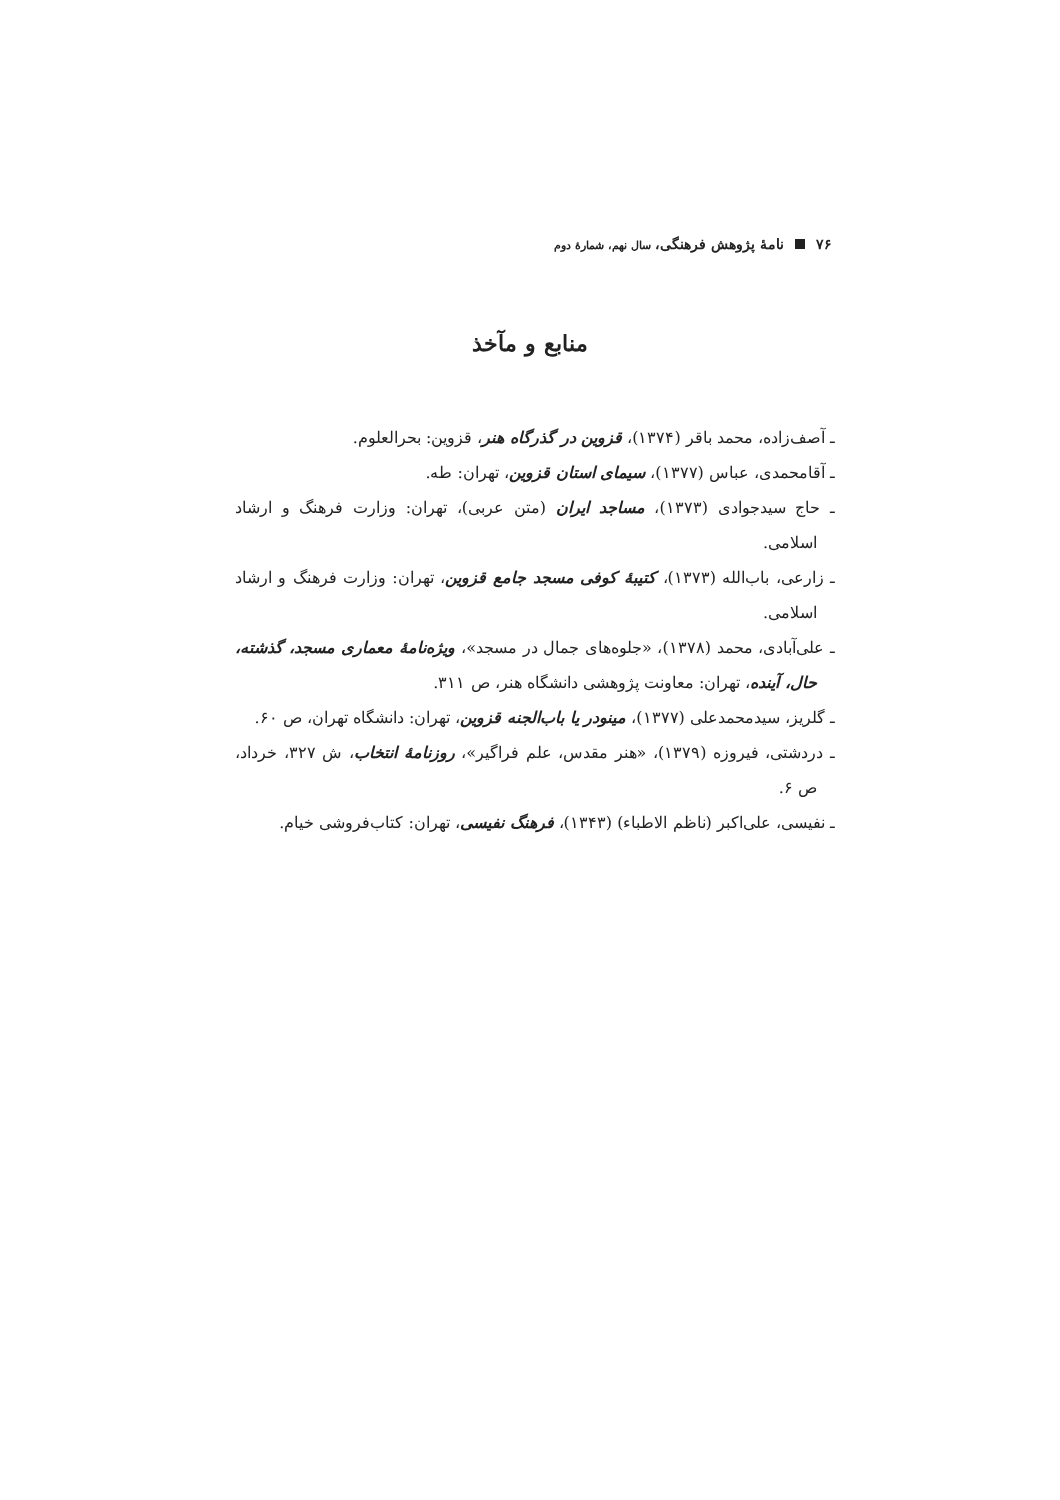۷۶ نامهٔ پژوهش فرهنگی، سال نهم، شمارهٔ دوم
منابع و مآخذ
ـ آصف‌زاده، محمد باقر (۱۳۷۴)، قزوین در گذرگاه هنر، قزوین: بحرالعلوم.
ـ آقامحمدی، عباس (۱۳۷۷)، سیمای استان قزوین، تهران: طه.
ـ حاج سیدجوادی (۱۳۷۳)، مساجد ایران (متن عربی)، تهران: وزارت فرهنگ و ارشاد اسلامی.
ـ زارعی، باب‌الله (۱۳۷۳)، کتیبهٔ کوفی مسجد جامع قزوین، تهران: وزارت فرهنگ و ارشاد اسلامی.
ـ علی‌آبادی، محمد (۱۳۷۸)، «جلوه‌های جمال در مسجد»، ویژه‌نامهٔ معماری مسجد، گذشته، حال، آینده، تهران: معاونت پژوهشی دانشگاه هنر، ص ۳۱۱.
ـ گلریز، سیدمحمدعلی (۱۳۷۷)، مینودر یا باب‌الجنه قزوین، تهران: دانشگاه تهران، ص ۶۰.
ـ دردشتی، فیروزه (۱۳۷۹)، «هنر مقدس، علم فراگیر»، روزنامهٔ انتخاب، ش ۳۲۷، خرداد، ص ۶.
ـ نفیسی، علی‌اکبر (ناظم الاطباء) (۱۳۴۳)، فرهنگ نفیسی، تهران: کتاب‌فروشی خیام.